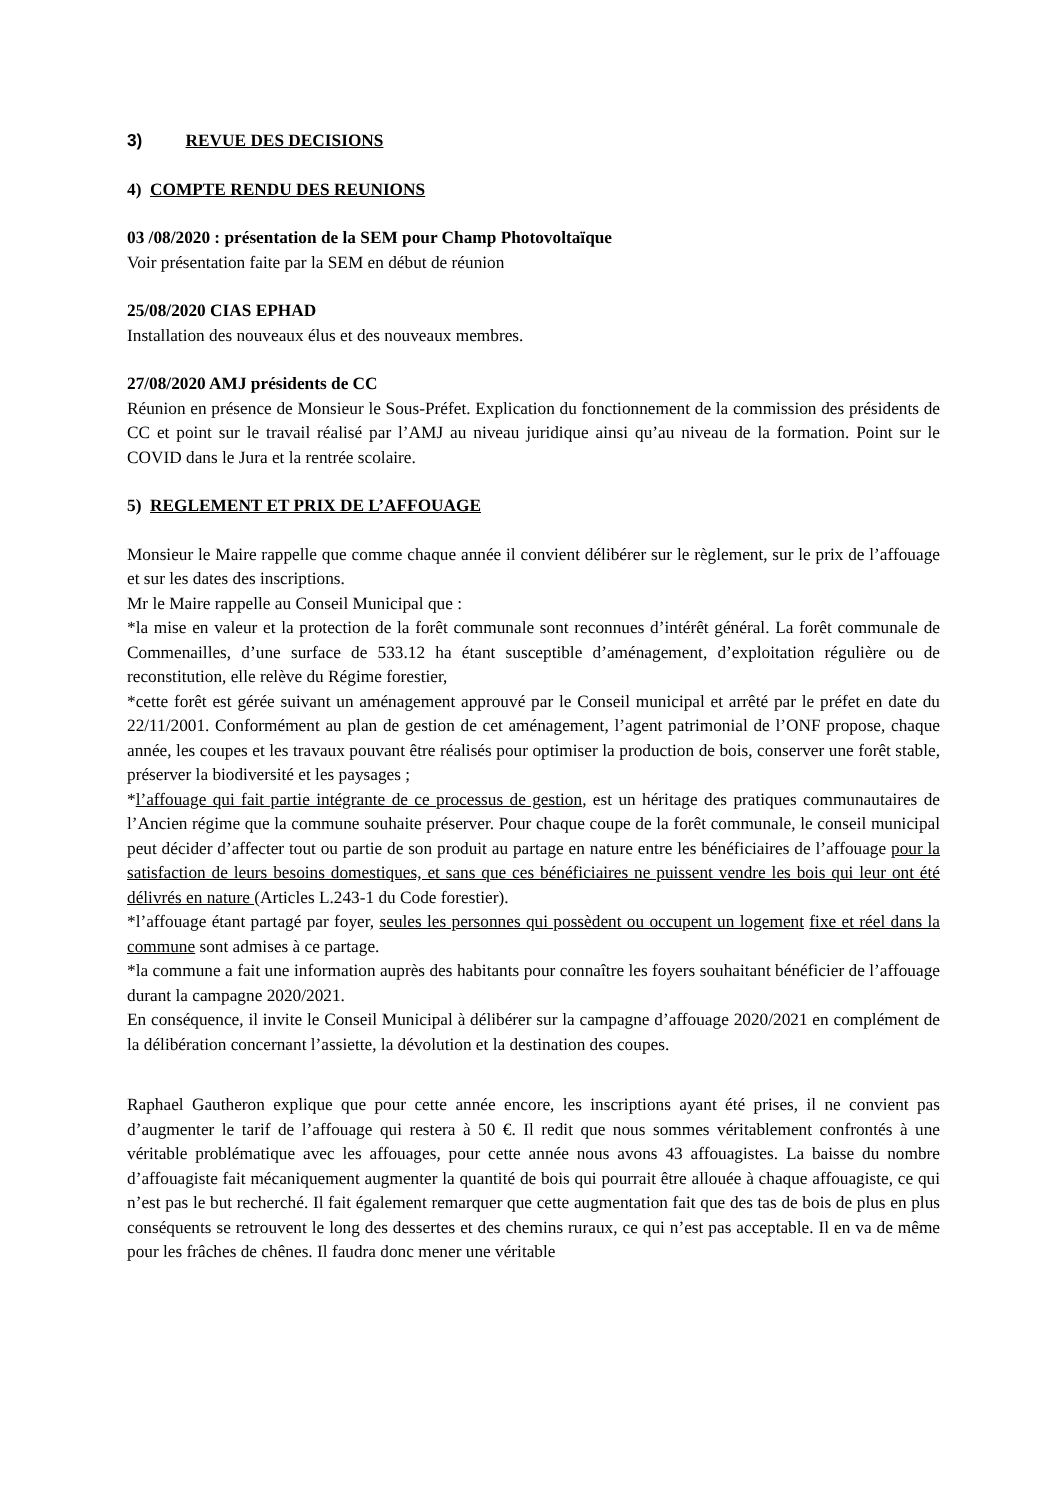3) REVUE DES DECISIONS
4) COMPTE RENDU DES REUNIONS
03 /08/2020 : présentation de la SEM pour Champ Photovoltaïque
Voir présentation faite par la SEM en début de réunion
25/08/2020 CIAS EPHAD
Installation des nouveaux élus et des nouveaux membres.
27/08/2020 AMJ présidents de CC
Réunion en présence de Monsieur le Sous-Préfet. Explication du fonctionnement de la commission des présidents de CC et point sur le travail réalisé par l’AMJ au niveau juridique ainsi qu’au niveau de la formation. Point sur le COVID dans le Jura et la rentrée scolaire.
5) REGLEMENT ET PRIX DE L’AFFOUAGE
Monsieur le Maire rappelle que comme chaque année il convient délibérer sur le règlement, sur le prix de l’affouage et sur les dates des inscriptions.
Mr le Maire rappelle au Conseil Municipal que :
*la mise en valeur et la protection de la forêt communale sont reconnues d’intérêt général. La forêt communale de Commenailles, d’une surface de 533.12 ha étant susceptible d’aménagement, d’exploitation régulière ou de reconstitution, elle relève du Régime forestier,
*cette forêt est gérée suivant un aménagement approuvé par le Conseil municipal et arrêté par le préfet en date du 22/11/2001. Conformément au plan de gestion de cet aménagement, l’agent patrimonial de l’ONF propose, chaque année, les coupes et les travaux pouvant être réalisés pour optimiser la production de bois, conserver une forêt stable, préserver la biodiversité et les paysages ;
*l’affouage qui fait partie intégrante de ce processus de gestion, est un héritage des pratiques communautaires de l’Ancien régime que la commune souhaite préserver. Pour chaque coupe de la forêt communale, le conseil municipal peut décider d’affecter tout ou partie de son produit au partage en nature entre les bénéficiaires de l’affouage pour la satisfaction de leurs besoins domestiques, et sans que ces bénéficiaires ne puissent vendre les bois qui leur ont été délivrés en nature (Articles L.243-1 du Code forestier).
*l’affouage étant partagé par foyer, seules les personnes qui possèdent ou occupent un logement fixe et réel dans la commune sont admises à ce partage.
*la commune a fait une information auprès des habitants pour connaître les foyers souhaitant bénéficier de l’affouage durant la campagne 2020/2021.
En conséquence, il invite le Conseil Municipal à délibérer sur la campagne d’affouage 2020/2021 en complément de la délibération concernant l’assiette, la dévolution et la destination des coupes.
Raphael Gautheron explique que pour cette année encore, les inscriptions ayant été prises, il ne convient pas d’augmenter le tarif de l’affouage qui restera à 50 €. Il redit que nous sommes véritablement confrontés à une véritable problématique avec les affouages, pour cette année nous avons 43 affouagistes. La baisse du nombre d’affouagiste fait mécaniquement augmenter la quantité de bois qui pourrait être allouée à chaque affouagiste, ce qui n’est pas le but recherché. Il fait également remarquer que cette augmentation fait que des tas de bois de plus en plus conséquents se retrouvent le long des dessertes et des chemins ruraux, ce qui n’est pas acceptable. Il en va de même pour les frâches de chênes. Il faudra donc mener une véritable